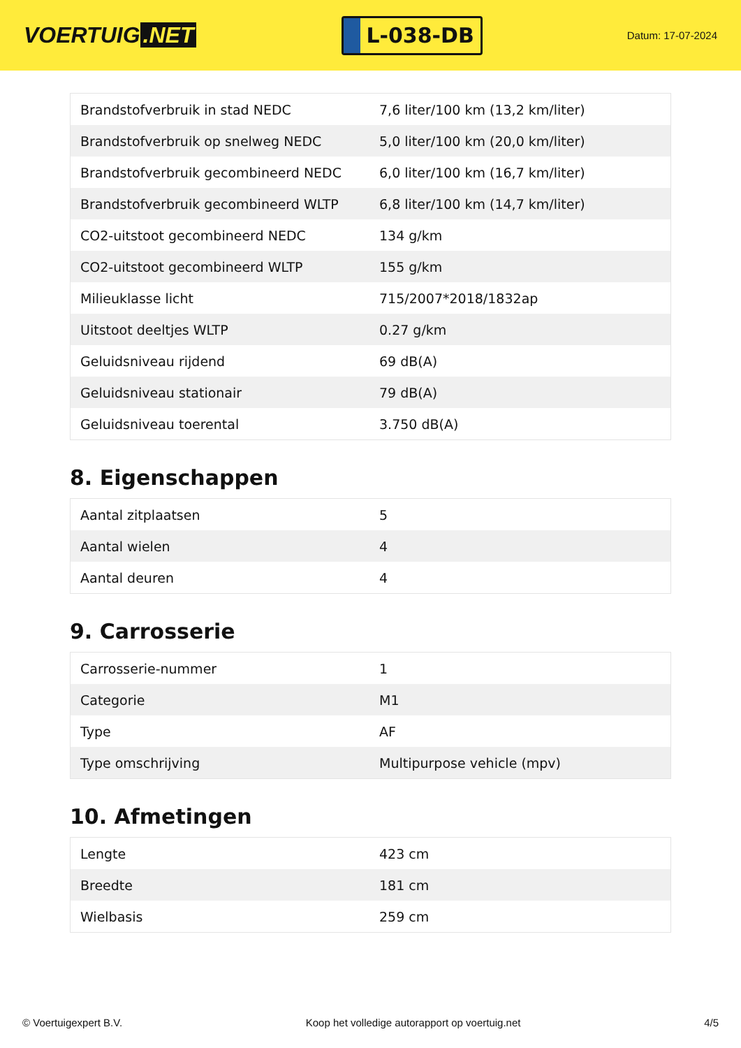VOERTUIG.NET
L-038-DB
Datum: 17-07-2024
| Brandstofverbruik in stad NEDC | 7,6 liter/100 km (13,2 km/liter) |
| Brandstofverbruik op snelweg NEDC | 5,0 liter/100 km (20,0 km/liter) |
| Brandstofverbruik gecombineerd NEDC | 6,0 liter/100 km (16,7 km/liter) |
| Brandstofverbruik gecombineerd WLTP | 6,8 liter/100 km (14,7 km/liter) |
| CO2-uitstoot gecombineerd NEDC | 134 g/km |
| CO2-uitstoot gecombineerd WLTP | 155 g/km |
| Milieuklasse licht | 715/2007*2018/1832ap |
| Uitstoot deeltjes WLTP | 0.27 g/km |
| Geluidsniveau rijdend | 69 dB(A) |
| Geluidsniveau stationair | 79 dB(A) |
| Geluidsniveau toerental | 3.750 dB(A) |
8. Eigenschappen
| Aantal zitplaatsen | 5 |
| Aantal wielen | 4 |
| Aantal deuren | 4 |
9. Carrosserie
| Carrosserie-nummer | 1 |
| Categorie | M1 |
| Type | AF |
| Type omschrijving | Multipurpose vehicle (mpv) |
10. Afmetingen
| Lengte | 423 cm |
| Breedte | 181 cm |
| Wielbasis | 259 cm |
© Voertuigexpert B.V. Koop het volledige autorapport op voertuig.net 4/5